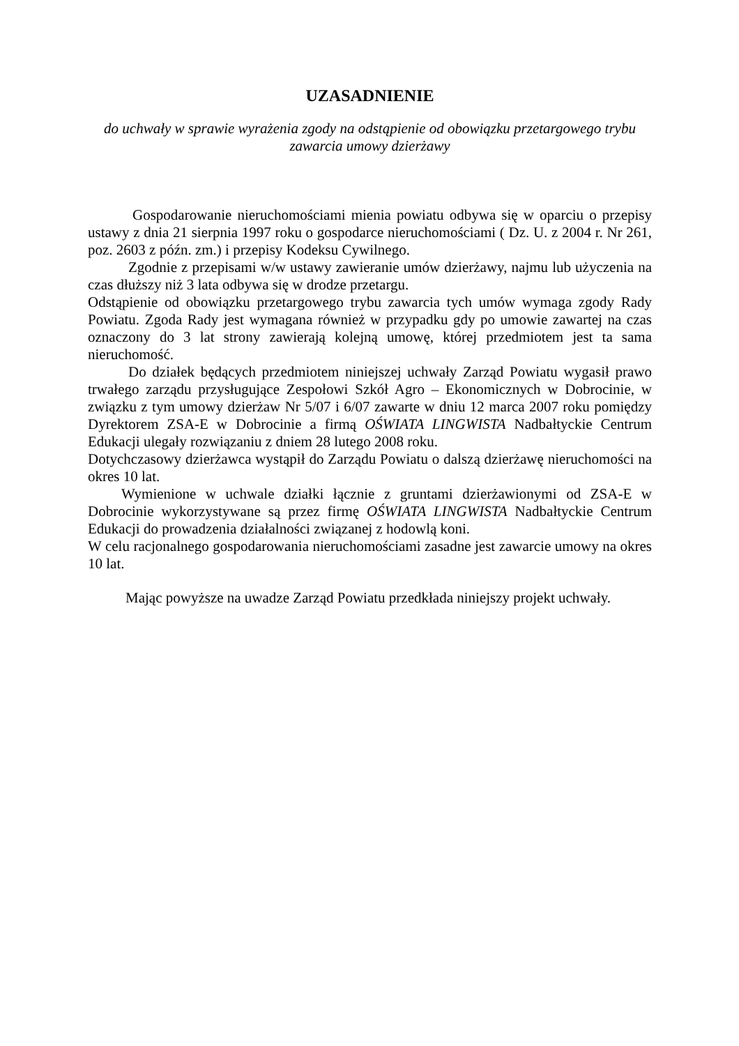UZASADNIENIE
do uchwały w sprawie wyrażenia zgody na odstąpienie od obowiązku przetargowego trybu
zawarcia umowy dzierżawy
Gospodarowanie nieruchomościami mienia powiatu odbywa się w oparciu o przepisy ustawy z dnia 21 sierpnia 1997 roku o gospodarce nieruchomościami ( Dz. U. z 2004 r. Nr 261, poz. 2603 z późn. zm.) i przepisy Kodeksu Cywilnego.
Zgodnie z przepisami w/w ustawy zawieranie umów dzierżawy, najmu lub użyczenia na czas dłuższy niż 3 lata odbywa się w drodze przetargu.
Odstąpienie od obowiązku przetargowego trybu zawarcia tych umów wymaga zgody Rady Powiatu. Zgoda Rady jest wymagana również w przypadku gdy po umowie zawartej na czas oznaczony do 3 lat strony zawierają kolejną umowę, której przedmiotem jest ta sama nieruchomość.
Do działek będących przedmiotem niniejszej uchwały Zarząd Powiatu wygasił prawo trwałego zarządu przysługujące Zespołowi Szkół Agro – Ekonomicznych w Dobrocinie, w związku z tym umowy dzierżaw Nr 5/07 i 6/07 zawarte w dniu 12 marca 2007 roku pomiędzy Dyrektorem ZSA-E w Dobrocinie a firmą OŚWIATA LINGWISTA Nadbałtyckie Centrum Edukacji ulegały rozwiązaniu z dniem 28 lutego 2008 roku.
Dotychczasowy dzierżawca wystąpił do Zarządu Powiatu o dalszą dzierżawę nieruchomości na okres 10 lat.
Wymienione w uchwale działki łącznie z gruntami dzierżawionymi od ZSA-E w Dobrocinie wykorzystywane są przez firmę OŚWIATA LINGWISTA Nadbałtyckie Centrum Edukacji do prowadzenia działalności związanej z hodowlą koni.
W celu racjonalnego gospodarowania nieruchomościami zasadne jest zawarcie umowy na okres 10 lat.
Mając powyższe na uwadze Zarząd Powiatu przedkłada niniejszy projekt uchwały.